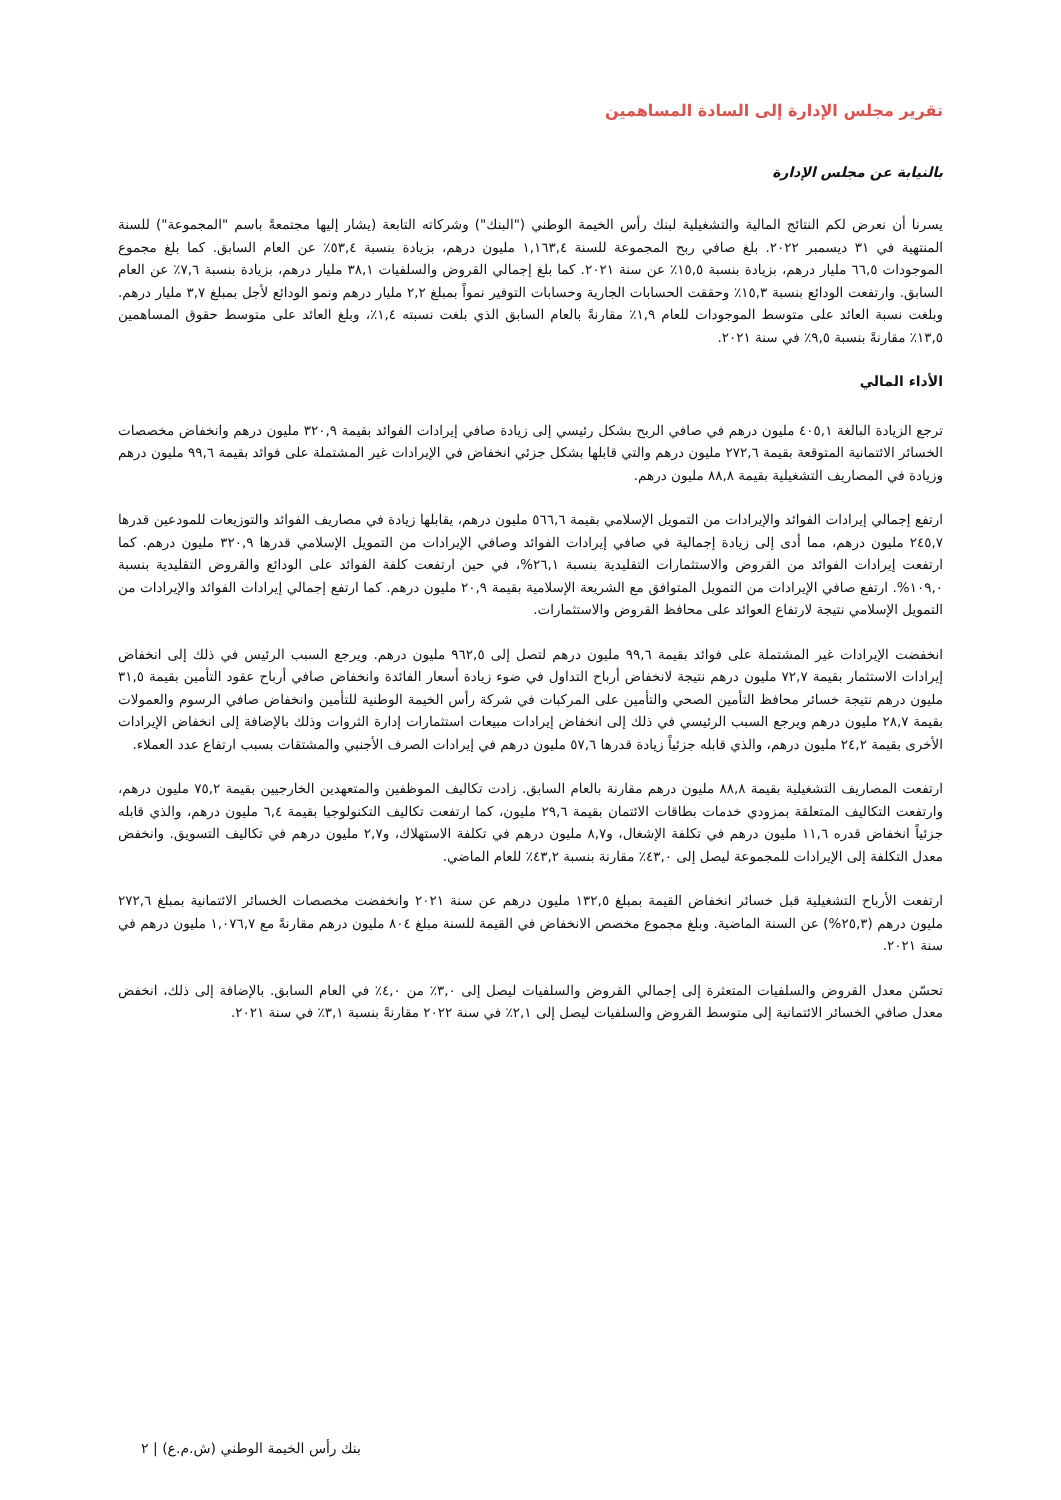تقرير مجلس الإدارة إلى السادة المساهمين
بالنيابة عن مجلس الإدارة
يسرنا أن نعرض لكم النتائج المالية والتشغيلية لبنك رأس الخيمة الوطني ("البنك") وشركاته التابعة (يشار إليها مجتمعةً باسم "المجموعة") للسنة المنتهية في ٣١ ديسمبر ٢٠٢٢. بلغ صافي ربح المجموعة للسنة ١,١٦٣,٤ مليون درهم، بزيادة بنسبة ٥٣,٤٪ عن العام السابق. كما بلغ مجموع الموجودات ٦٦,٥ مليار درهم، بزيادة بنسبة ١٥,٥٪ عن سنة ٢٠٢١. كما بلغ إجمالي القروض والسلفيات ٣٨,١ مليار درهم، بزيادة بنسبة ٧,٦٪ عن العام السابق. وارتفعت الودائع بنسبة ١٥,٣٪ وحققت الحسابات الجارية وحسابات التوفير نمواً بمبلغ ٢,٢ مليار درهم ونمو الودائع لأجل بمبلغ ٣,٧ مليار درهم. وبلغت نسبة العائد على متوسط الموجودات للعام ١,٩٪ مقارنةً بالعام السابق الذي بلغت نسبته ١,٤٪، وبلغ العائد على متوسط حقوق المساهمين ١٣,٥٪ مقارنةً بنسبة ٩,٥٪ في سنة ٢٠٢١.
الأداء المالي
ترجع الزيادة البالغة ٤٠٥,١ مليون درهم في صافي الربح بشكل رئيسي إلى زيادة صافي إيرادات الفوائد بقيمة ٣٢٠,٩ مليون درهم وانخفاض مخصصات الخسائر الائتمانية المتوقعة بقيمة ٢٧٢,٦ مليون درهم والتي قابلها بشكل جزئي انخفاض في الإيرادات غير المشتملة على فوائد بقيمة ٩٩,٦ مليون درهم وزيادة في المصاريف التشغيلية بقيمة ٨٨,٨ مليون درهم.
ارتفع إجمالي إيرادات الفوائد والإيرادات من التمويل الإسلامي بقيمة ٥٦٦,٦ مليون درهم، يقابلها زيادة في مصاريف الفوائد والتوزيعات للمودعين قدرها ٢٤٥,٧ مليون درهم، مما أدى إلى زيادة إجمالية في صافي إيرادات الفوائد وصافي الإيرادات من التمويل الإسلامي قدرها ٣٢٠,٩ مليون درهم. كما ارتفعت إيرادات الفوائد من القروض والاستثمارات التقليدية بنسبة ٢٦,١%، في حين ارتفعت كلفة الفوائد على الودائع والقروض التقليدية بنسبة ١٠٩,٠%. ارتفع صافي الإيرادات من التمويل المتوافق مع الشريعة الإسلامية بقيمة ٢٠,٩ مليون درهم. كما ارتفع إجمالي إيرادات الفوائد والإيرادات من التمويل الإسلامي نتيجة لارتفاع العوائد على محافظ القروض والاستثمارات.
انخفضت الإيرادات غير المشتملة على فوائد بقيمة ٩٩,٦ مليون درهم لتصل إلى ٩٦٢,٥ مليون درهم. ويرجع السبب الرئيس في ذلك إلى انخفاض إيرادات الاستثمار بقيمة ٧٢,٧ مليون درهم نتيجة لانخفاض أرباح التداول في ضوء زيادة أسعار الفائدة وانخفاض صافي أرباح عقود التأمين بقيمة ٣١,٥ مليون درهم نتيجة خسائر محافظ التأمين الصحي والتأمين على المركبات في شركة رأس الخيمة الوطنية للتأمين وانخفاض صافي الرسوم والعمولات بقيمة ٢٨,٧ مليون درهم ويرجع السبب الرئيسي في ذلك إلى انخفاض إيرادات مبيعات استثمارات إدارة الثروات وذلك بالإضافة إلى انخفاض الإيرادات الأخرى بقيمة ٢٤,٢ مليون درهم، والذي قابله جزئياً زيادة قدرها ٥٧,٦ مليون درهم في إيرادات الصرف الأجنبي والمشتقات بسبب ارتفاع عدد العملاء.
ارتفعت المصاريف التشغيلية بقيمة ٨٨,٨ مليون درهم مقارنة بالعام السابق. زادت تكاليف الموظفين والمتعهدين الخارجيين بقيمة ٧٥,٢ مليون درهم، وارتفعت التكاليف المتعلقة بمزودي خدمات بطاقات الائتمان بقيمة ٢٩,٦ مليون، كما ارتفعت تكاليف التكنولوجيا بقيمة ٦,٤ مليون درهم، والذي قابله جزئياً انخفاض قدره ١١,٦ مليون درهم في تكلفة الإشغال، و٨,٧ مليون درهم في تكلفة الاستهلاك، و٢,٧ مليون درهم في تكاليف التسويق. وانخفض معدل التكلفة إلى الإيرادات للمجموعة ليصل إلى ٤٣,٠٪ مقارنة بنسبة ٤٣,٢٪ للعام الماضي.
ارتفعت الأرباح التشغيلية قبل خسائر انخفاض القيمة بمبلغ ١٣٢,٥ مليون درهم عن سنة ٢٠٢١ وانخفضت مخصصات الخسائر الائتمانية بمبلغ ٢٧٢,٦ مليون درهم (٢٥,٣%) عن السنة الماضية. وبلغ مجموع مخصص الانخفاض في القيمة للسنة مبلغ ٨٠٤ مليون درهم مقارنةً مع ١,٠٧٦,٧ مليون درهم في سنة ٢٠٢١.
تحسّن معدل القروض والسلفيات المتعثرة إلى إجمالي القروض والسلفيات ليصل إلى ٣,٠٪ من ٤,٠٪ في العام السابق. بالإضافة إلى ذلك، انخفض معدل صافي الخسائر الائتمانية إلى متوسط القروض والسلفيات ليصل إلى ٢,١٪ في سنة ٢٠٢٢ مقارنةً بنسبة ٣,١٪ في سنة ٢٠٢١.
بنك رأس الخيمة الوطني (ش.م.ع) | ٢